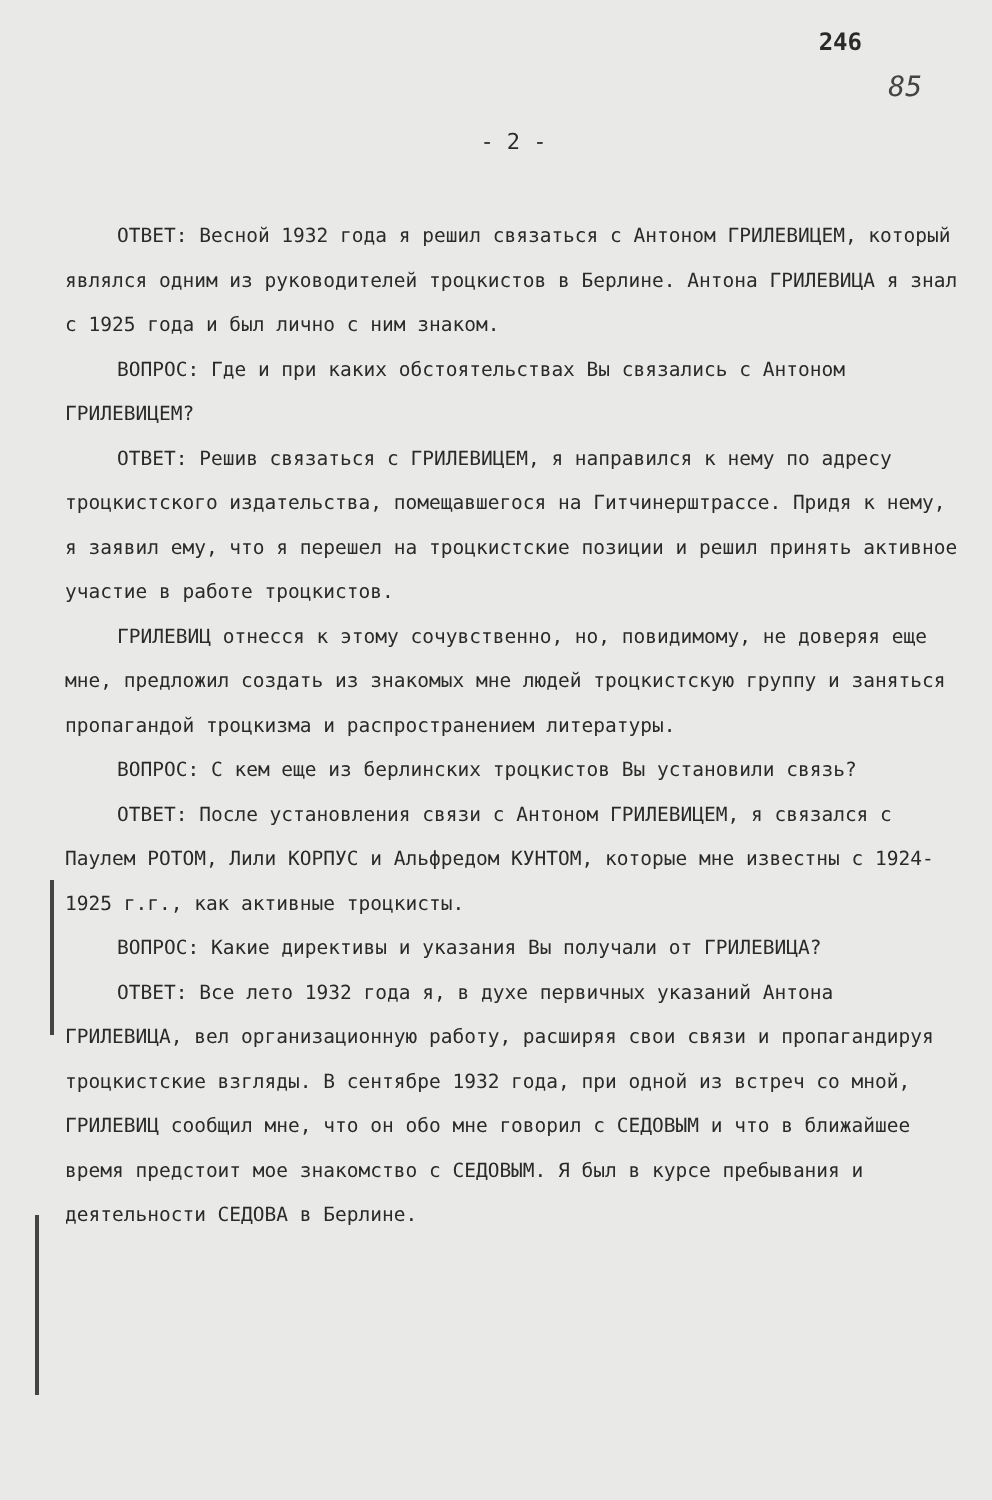246
85
- 2 -
ОТВЕТ: Весной 1932 года я решил связаться с Антоном ГРИЛЕВИЦЕМ, который являлся одним из руководителей троцкистов в Берлине. Антона ГРИЛЕВИЦА я знал с 1925 года и был лично с ним знаком.
ВОПРОС: Где и при каких обстоятельствах Вы связались с Антоном ГРИЛЕВИЦЕМ?
ОТВЕТ: Решив связаться с ГРИЛЕВИЦЕМ, я направился к нему по адресу троцкистского издательства, помещавшегося на Гитчинерштрассе. Придя к нему, я заявил ему, что я перешел на троцкистские позиции и решил принять активное участие в работе троцкистов.
ГРИЛЕВИЦ отнесся к этому сочувственно, но, повидимому, не доверяя еще мне, предложил создать из знакомых мне людей троцкистскую группу и заняться пропагандой троцкизма и распространением литературы.
ВОПРОС: С кем еще из берлинских троцкистов Вы установили связь?
ОТВЕТ: После установления связи с Антоном ГРИЛЕВИЦЕМ, я связался с Паулем РОТОМ, Лили КОРПУС и Альфредом КУНТОМ, которые мне известны с 1924-1925 г.г., как активные троцкисты.
ВОПРОС: Какие директивы и указания Вы получали от ГРИЛЕВИЦА?
ОТВЕТ: Все лето 1932 года я, в духе первичных указаний Антона ГРИЛЕВИЦА, вел организационную работу, расширяя свои связи и пропагандируя троцкистские взгляды. В сентябре 1932 года, при одной из встреч со мной, ГРИЛЕВИЦ сообщил мне, что он обо мне говорил с СЕДОВЫМ и что в ближайшее время предстоит мое знакомство с СЕДОВЫМ. Я был в курсе пребывания и деятельности СЕДОВА в Берлине.